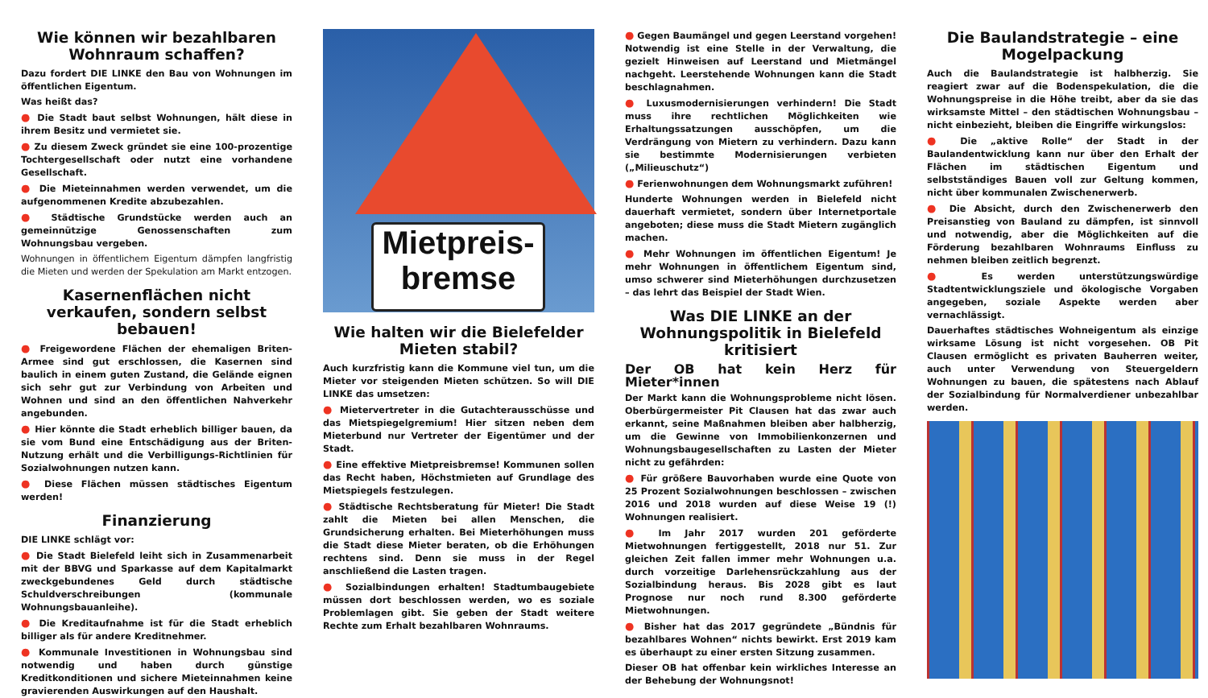Wie können wir bezahlbaren Wohnraum schaffen?
Dazu fordert DIE LINKE den Bau von Wohnungen im öffentlichen Eigentum.
Was heißt das?
● Die Stadt baut selbst Wohnungen, hält diese in ihrem Besitz und vermietet sie.
● Zu diesem Zweck gründet sie eine 100-prozentige Tochtergesellschaft oder nutzt eine vorhandene Gesellschaft.
● Die Mieteinnahmen werden verwendet, um die aufgenommenen Kredite abzubezahlen.
● Städtische Grundstücke werden auch an gemeinnützige Genossenschaften zum Wohnungsbau vergeben.
Wohnungen in öffentlichem Eigentum dämpfen langfristig die Mieten und werden der Spekulation am Markt entzogen.
Kasernenflächen nicht verkaufen, sondern selbst bebauen!
● Freigewordene Flächen der ehemaligen Briten-Armee sind gut erschlossen, die Kasernen sind baulich in einem guten Zustand, die Gelände eignen sich sehr gut zur Verbindung von Arbeiten und Wohnen und sind an den öffentlichen Nahverkehr angebunden.
● Hier könnte die Stadt erheblich billiger bauen, da sie vom Bund eine Entschädigung aus der Briten-Nutzung erhält und die Verbilligungs-Richtlinien für Sozialwohnungen nutzen kann.
● Diese Flächen müssen städtisches Eigentum werden!
Finanzierung
DIE LINKE schlägt vor:
● Die Stadt Bielefeld leiht sich in Zusammenarbeit mit der BBVG und Sparkasse auf dem Kapitalmarkt zweckgebundenes Geld durch städtische Schuldverschreibungen (kommunale Wohnungsbauanleihe).
● Die Kreditaufnahme ist für die Stadt erheblich billiger als für andere Kreditnehmer.
● Kommunale Investitionen in Wohnungsbau sind notwendig und haben durch günstige Kreditkonditionen und sichere Mieteinnahmen keine gravierenden Auswirkungen auf den Haushalt.
Mietpreis-
bremse
Wie halten wir die Bielefelder Mieten stabil?
Auch kurzfristig kann die Kommune viel tun, um die Mieter vor steigenden Mieten schützen. So will DIE LINKE das umsetzen:
● Mietervertreter in die Gutachterausschüsse und das Mietspiegelgremium! Hier sitzen neben dem Mieterbund nur Vertreter der Eigentümer und der Stadt.
● Eine effektive Mietpreisbremse! Kommunen sollen das Recht haben, Höchstmieten auf Grundlage des Mietspiegels festzulegen.
● Städtische Rechtsberatung für Mieter! Die Stadt zahlt die Mieten bei allen Menschen, die Grundsicherung erhalten. Bei Mieterhöhungen muss die Stadt diese Mieter beraten, ob die Erhöhungen rechtens sind. Denn sie muss in der Regel anschließend die Lasten tragen.
● Sozialbindungen erhalten! Stadtumbaugebiete müssen dort beschlossen werden, wo es soziale Problemlagen gibt. Sie geben der Stadt weitere Rechte zum Erhalt bezahlbaren Wohnraums.
● Gegen Baumängel und gegen Leerstand vorgehen! Notwendig ist eine Stelle in der Verwaltung, die gezielt Hinweisen auf Leerstand und Mietmängel nachgeht. Leerstehende Wohnungen kann die Stadt beschlagnahmen.
● Luxusmodernisierungen verhindern! Die Stadt muss ihre rechtlichen Möglichkeiten wie Erhaltungssatzungen ausschöpfen, um die Verdrängung von Mietern zu verhindern. Dazu kann sie bestimmte Modernisierungen verbieten („Milieuschutz“)
● Ferienwohnungen dem Wohnungsmarkt zuführen!
Hunderte Wohnungen werden in Bielefeld nicht dauerhaft vermietet, sondern über Internetportale angeboten; diese muss die Stadt Mietern zugänglich machen.
● Mehr Wohnungen im öffentlichen Eigentum! Je mehr Wohnungen in öffentlichem Eigentum sind, umso schwerer sind Mieterhöhungen durchzusetzen – das lehrt das Beispiel der Stadt Wien.
Was DIE LINKE an der Wohnungspolitik in Bielefeld kritisiert
Der OB hat kein Herz für Mieter*innen
Der Markt kann die Wohnungsprobleme nicht lösen. Oberbürgermeister Pit Clausen hat das zwar auch erkannt, seine Maßnahmen bleiben aber halbherzig, um die Gewinne von Immobilienkonzernen und Wohnungsbaugesellschaften zu Lasten der Mieter nicht zu gefährden:
● Für größere Bauvorhaben wurde eine Quote von 25 Prozent Sozialwohnungen beschlossen – zwischen 2016 und 2018 wurden auf diese Weise 19 (!) Wohnungen realisiert.
● Im Jahr 2017 wurden 201 geförderte Mietwohnungen fertiggestellt, 2018 nur 51. Zur gleichen Zeit fallen immer mehr Wohnungen u.a. durch vorzeitige Darlehensrückzahlung aus der Sozialbindung heraus. Bis 2028 gibt es laut Prognose nur noch rund 8.300 geförderte Mietwohnungen.
● Bisher hat das 2017 gegründete „Bündnis für bezahlbares Wohnen“ nichts bewirkt. Erst 2019 kam es überhaupt zu einer ersten Sitzung zusammen.
Dieser OB hat offenbar kein wirkliches Interesse an der Behebung der Wohnungsnot!
Die Baulandstrategie – eine Mogelpackung
Auch die Baulandstrategie ist halbherzig. Sie reagiert zwar auf die Bodenspekulation, die die Wohnungspreise in die Höhe treibt, aber da sie das wirksamste Mittel – den städtischen Wohnungsbau – nicht einbezieht, bleiben die Eingriffe wirkungslos:
● Die „aktive Rolle“ der Stadt in der Baulandentwicklung kann nur über den Erhalt der Flächen im städtischen Eigentum und selbstständiges Bauen voll zur Geltung kommen, nicht über kommunalen Zwischenerwerb.
● Die Absicht, durch den Zwischenerwerb den Preisanstieg von Bauland zu dämpfen, ist sinnvoll und notwendig, aber die Möglichkeiten auf die Förderung bezahlbaren Wohnraums Einfluss zu nehmen bleiben zeitlich begrenzt.
● Es werden unterstützungswürdige Stadtentwicklungsziele und ökologische Vorgaben angegeben, soziale Aspekte werden aber vernachlässigt.
Dauerhaftes städtisches Wohneigentum als einzige wirksame Lösung ist nicht vorgesehen. OB Pit Clausen ermöglicht es privaten Bauherren weiter, auch unter Verwendung von Steuergeldern Wohnungen zu bauen, die spätestens nach Ablauf der Sozialbindung für Normalverdiener unbezahlbar werden.